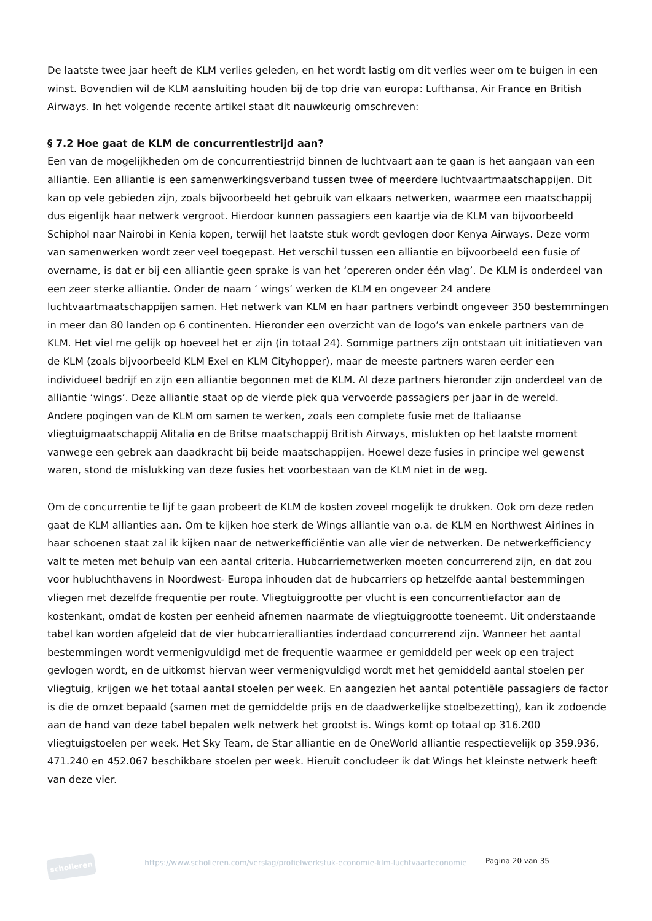De laatste twee jaar heeft de KLM verlies geleden, en het wordt lastig om dit verlies weer om te buigen in een winst. Bovendien wil de KLM aansluiting houden bij de top drie van europa: Lufthansa, Air France en British Airways. In het volgende recente artikel staat dit nauwkeurig omschreven:
§ 7.2 Hoe gaat de KLM de concurrentiestrijd aan?
Een van de mogelijkheden om de concurrentiestrijd binnen de luchtvaart aan te gaan is het aangaan van een alliantie. Een alliantie is een samenwerkingsverband tussen twee of meerdere luchtvaartmaatschappijen. Dit kan op vele gebieden zijn, zoals bijvoorbeeld het gebruik van elkaars netwerken, waarmee een maatschappij dus eigenlijk haar netwerk vergroot. Hierdoor kunnen passagiers een kaartje via de KLM van bijvoorbeeld Schiphol naar Nairobi in Kenia kopen, terwijl het laatste stuk wordt gevlogen door Kenya Airways. Deze vorm van samenwerken wordt zeer veel toegepast. Het verschil tussen een alliantie en bijvoorbeeld een fusie of overname, is dat er bij een alliantie geen sprake is van het ‘opereren onder één vlag’. De KLM is onderdeel van een zeer sterke alliantie. Onder de naam ‘ wings’ werken de KLM en ongeveer 24 andere luchtvaartmaatschappijen samen. Het netwerk van KLM en haar partners verbindt ongeveer 350 bestemmingen in meer dan 80 landen op 6 continenten. Hieronder een overzicht van de logo’s van enkele partners van de KLM. Het viel me gelijk op hoeveel het er zijn (in totaal 24). Sommige partners zijn ontstaan uit initiatieven van de KLM (zoals bijvoorbeeld KLM Exel en KLM Cityhopper), maar de meeste partners waren eerder een individueel bedrijf en zijn een alliantie begonnen met de KLM. Al deze partners hieronder zijn onderdeel van de alliantie ‘wings’. Deze alliantie staat op de vierde plek qua vervoerde passagiers per jaar in de wereld.
Andere pogingen van de KLM om samen te werken, zoals een complete fusie met de Italiaanse vliegtuigmaatschappij Alitalia en de Britse maatschappij British Airways, mislukten op het laatste moment vanwege een gebrek aan daadkracht bij beide maatschappijen. Hoewel deze fusies in principe wel gewenst waren, stond de mislukking van deze fusies het voorbestaan van de KLM niet in de weg.
Om de concurrentie te lijf te gaan probeert de KLM de kosten zoveel mogelijk te drukken. Ook om deze reden gaat de KLM allianties aan. Om te kijken hoe sterk de Wings alliantie van o.a. de KLM en Northwest Airlines in haar schoenen staat zal ik kijken naar de netwerkefficiëntie van alle vier de netwerken. De netwerkefficiency valt te meten met behulp van een aantal criteria. Hubcarriernetwerken moeten concurrerend zijn, en dat zou voor hubluchthavens in Noordwest- Europa inhouden dat de hubcarriers op hetzelfde aantal bestemmingen vliegen met dezelfde frequentie per route. Vliegtuiggrootte per vlucht is een concurrentiefactor aan de kostenkant, omdat de kosten per eenheid afnemen naarmate de vliegtuiggrootte toeneemt. Uit onderstaande tabel kan worden afgeleid dat de vier hubcarrierallianties inderdaad concurrerend zijn. Wanneer het aantal bestemmingen wordt vermenigvuldigd met de frequentie waarmee er gemiddeld per week op een traject gevlogen wordt, en de uitkomst hiervan weer vermenigvuldigd wordt met het gemiddeld aantal stoelen per vliegtuig, krijgen we het totaal aantal stoelen per week. En aangezien het aantal potentiële passagiers de factor is die de omzet bepaald (samen met de gemiddelde prijs en de daadwerkelijke stoelbezetting), kan ik zodoende aan de hand van deze tabel bepalen welk netwerk het grootst is. Wings komt op totaal op 316.200 vliegtuigstoelen per week. Het Sky Team, de Star alliantie en de OneWorld alliantie respectievelijk op 359.936, 471.240 en 452.067 beschikbare stoelen per week. Hieruit concludeer ik dat Wings het kleinste netwerk heeft van deze vier.
scholieren
https://www.scholieren.com/verslag/profielwerkstuk-economie-klm-luchtvaarteconomie
Pagina 20 van 35